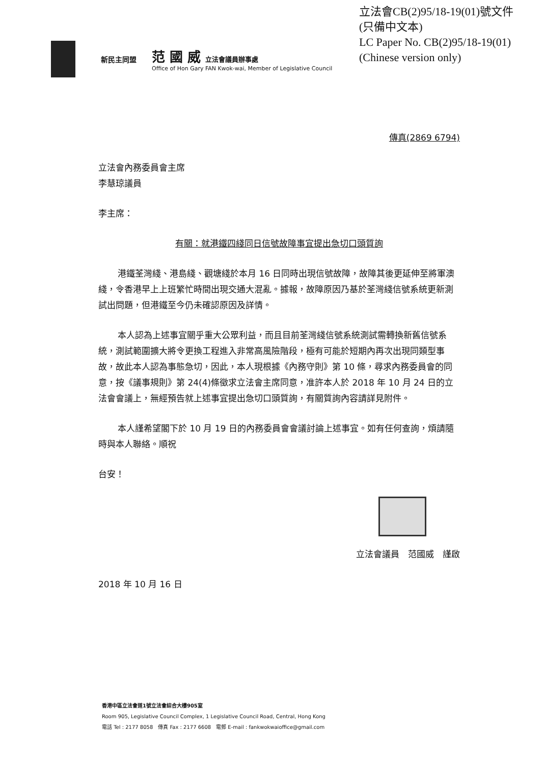立法會CB(2)95/18-19(01)號文件
(只備中文本)
LC Paper No. CB(2)95/18-19(01)
(Chinese version only)
新民主同盟
范 國 威 立法會議員辦事處
Office of Hon Gary FAN Kwok-wai, Member of Legislative Council
傳真(2869 6794)
立法會內務委員會主席
李慧琼議員
李主席：
有關：就港鐵四綫同日信號故障事宜提出急切口頭質詢
港鐵荃灣綫、港島綫、觀塘綫於本月 16 日同時出現信號故障，故障其後更延伸至將軍澳綫，令香港早上上班繁忙時間出現交通大混亂。據報，故障原因乃基於荃灣綫信號系統更新測試出問題，但港鐵至今仍未確認原因及詳情。
本人認為上述事宜關乎重大公眾利益，而且目前荃灣綫信號系統測試需轉換新舊信號系統，測試範圍擴大將令更換工程進入非常高風險階段，極有可能於短期內再次出現同類型事故，故此本人認為事態急切，因此，本人現根據《內務守則》第 10 條，尋求內務委員會的同意，按《議事規則》第 24(4)條徵求立法會主席同意，准許本人於 2018 年 10 月 24 日的立法會會議上，無經預告就上述事宜提出急切口頭質詢，有關質詢內容請詳見附件。
本人謹希望閣下於 10 月 19 日的內務委員會會議討論上述事宜。如有任何查詢，煩請隨時與本人聯絡。順祝
台安！
立法會議員　范國威　謹啟
2018 年 10 月 16 日
香港中區立法會道1號立法會綜合大樓905室
Room 905, Legislative Council Complex, 1 Legislative Council Road, Central, Hong Kong
電話 Tel : 2177 8058　傳真 Fax : 2177 6608　電郵 E-mail : fankwokwaioffice@gmail.com